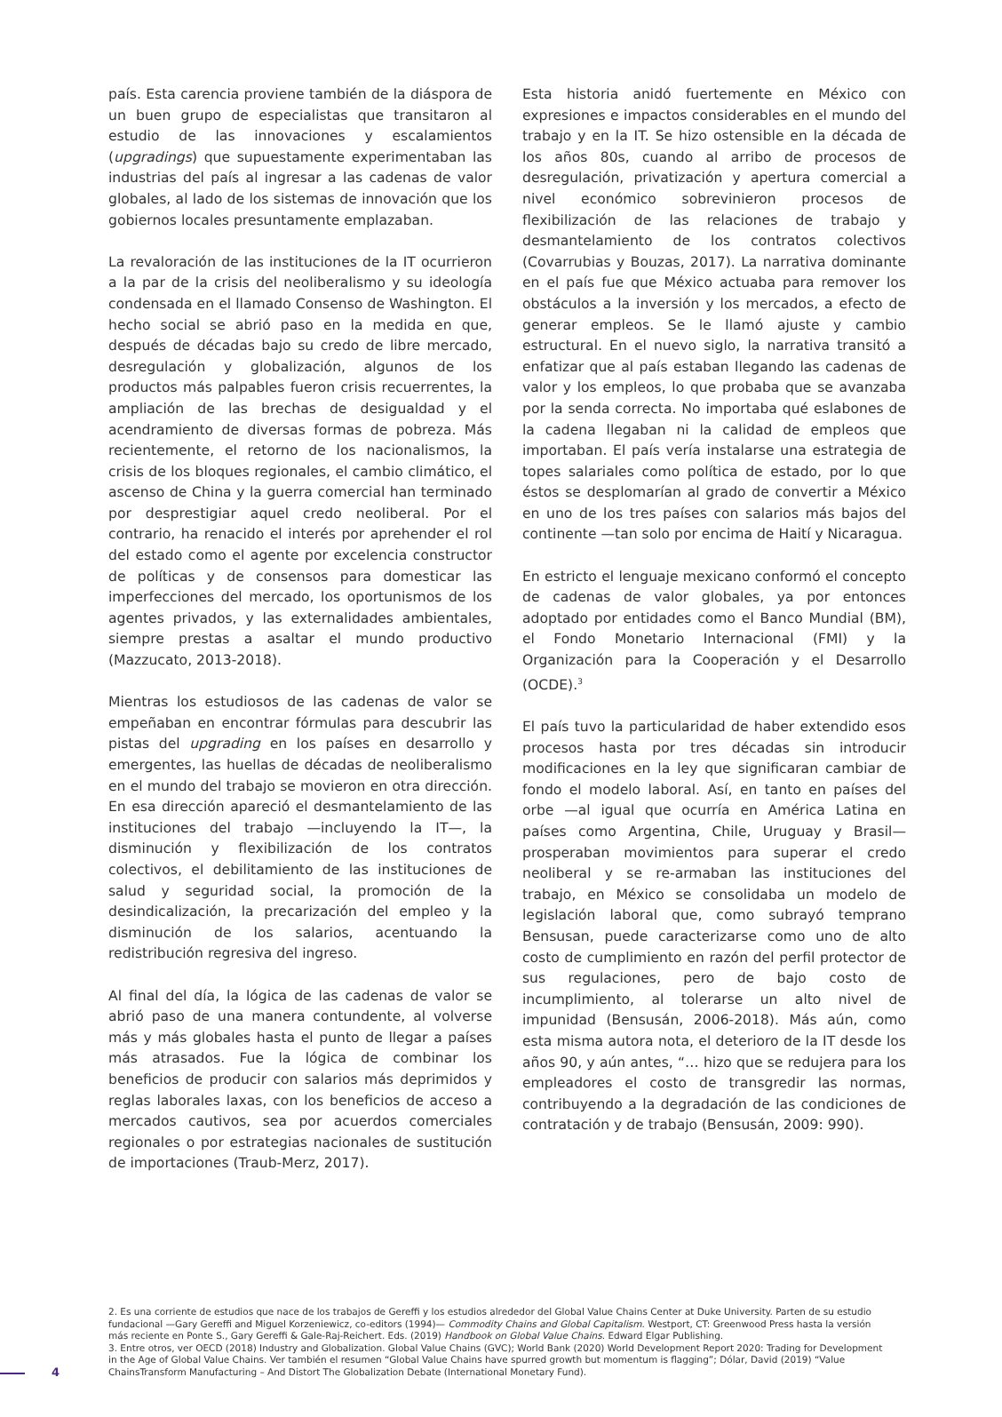país. Esta carencia proviene también de la diáspora de un buen grupo de especialistas que transitaron al estudio de las innovaciones y escalamientos (upgradings) que supuestamente experimentaban las industrias del país al ingresar a las cadenas de valor globales, al lado de los sistemas de innovación que los gobiernos locales presuntamente emplazaban.
La revaloración de las instituciones de la IT ocurrieron a la par de la crisis del neoliberalismo y su ideología condensada en el llamado Consenso de Washington. El hecho social se abrió paso en la medida en que, después de décadas bajo su credo de libre mercado, desregulación y globalización, algunos de los productos más palpables fueron crisis recuerrentes, la ampliación de las brechas de desigualdad y el acendramiento de diversas formas de pobreza. Más recientemente, el retorno de los nacionalismos, la crisis de los bloques regionales, el cambio climático, el ascenso de China y la guerra comercial han terminado por desprestigiar aquel credo neoliberal. Por el contrario, ha renacido el interés por aprehender el rol del estado como el agente por excelencia constructor de políticas y de consensos para domesticar las imperfecciones del mercado, los oportunismos de los agentes privados, y las externalidades ambientales, siempre prestas a asaltar el mundo productivo (Mazzucato, 2013-2018).
Mientras los estudiosos de las cadenas de valor se empeñaban en encontrar fórmulas para descubrir las pistas del upgrading en los países en desarrollo y emergentes, las huellas de décadas de neoliberalismo en el mundo del trabajo se movieron en otra dirección. En esa dirección apareció el desmantelamiento de las instituciones del trabajo —incluyendo la IT—, la disminución y flexibilización de los contratos colectivos, el debilitamiento de las instituciones de salud y seguridad social, la promoción de la desindicalización, la precarización del empleo y la disminución de los salarios, acentuando la redistribución regresiva del ingreso.
Al final del día, la lógica de las cadenas de valor se abrió paso de una manera contundente, al volverse más y más globales hasta el punto de llegar a países más atrasados. Fue la lógica de combinar los beneficios de producir con salarios más deprimidos y reglas laborales laxas, con los beneficios de acceso a mercados cautivos, sea por acuerdos comerciales regionales o por estrategias nacionales de sustitución de importaciones (Traub-Merz, 2017).
Esta historia anidó fuertemente en México con expresiones e impactos considerables en el mundo del trabajo y en la IT. Se hizo ostensible en la década de los años 80s, cuando al arribo de procesos de desregulación, privatización y apertura comercial a nivel económico sobrevinieron procesos de flexibilización de las relaciones de trabajo y desmantelamiento de los contratos colectivos (Covarrubias y Bouzas, 2017). La narrativa dominante en el país fue que México actuaba para remover los obstáculos a la inversión y los mercados, a efecto de generar empleos. Se le llamó ajuste y cambio estructural. En el nuevo siglo, la narrativa transitó a enfatizar que al país estaban llegando las cadenas de valor y los empleos, lo que probaba que se avanzaba por la senda correcta. No importaba qué eslabones de la cadena llegaban ni la calidad de empleos que importaban. El país vería instalarse una estrategia de topes salariales como política de estado, por lo que éstos se desplomarían al grado de convertir a México en uno de los tres países con salarios más bajos del continente —tan solo por encima de Haití y Nicaragua.
En estricto el lenguaje mexicano conformó el concepto de cadenas de valor globales, ya por entonces adoptado por entidades como el Banco Mundial (BM), el Fondo Monetario Internacional (FMI) y la Organización para la Cooperación y el Desarrollo (OCDE).<sup>3</sup>
El país tuvo la particularidad de haber extendido esos procesos hasta por tres décadas sin introducir modificaciones en la ley que significaran cambiar de fondo el modelo laboral. Así, en tanto en países del orbe —al igual que ocurría en América Latina en países como Argentina, Chile, Uruguay y Brasil— prosperaban movimientos para superar el credo neoliberal y se re-armaban las instituciones del trabajo, en México se consolidaba un modelo de legislación laboral que, como subrayó temprano Bensusan, puede caracterizarse como uno de alto costo de cumplimiento en razón del perfil protector de sus regulaciones, pero de bajo costo de incumplimiento, al tolerarse un alto nivel de impunidad (Bensusán, 2006-2018). Más aún, como esta misma autora nota, el deterioro de la IT desde los años 90, y aún antes, “… hizo que se redujera para los empleadores el costo de transgredir las normas, contribuyendo a la degradación de las condiciones de contratación y de trabajo (Bensusán, 2009: 990).
2. Es una corriente de estudios que nace de los trabajos de Gereffi y los estudios alrededor del Global Value Chains Center at Duke University. Parten de su estudio fundacional —Gary Gereffi and Miguel Korzeniewicz, co-editors (1994)— Commodity Chains and Global Capitalism. Westport, CT: Greenwood Press hasta la versión más reciente en Ponte S., Gary Gereffi & Gale-Raj-Reichert. Eds. (2019) Handbook on Global Value Chains. Edward Elgar Publishing.
3. Entre otros, ver OECD (2018) Industry and Globalization. Global Value Chains (GVC); World Bank (2020) World Development Report 2020: Trading for Development in the Age of Global Value Chains. Ver también el resumen “Global Value Chains have spurred growth but momentum is flagging”; Dólar, David (2019) “Value ChainsTransform Manufacturing – And Distort The Globalization Debate (International Monetary Fund).
4